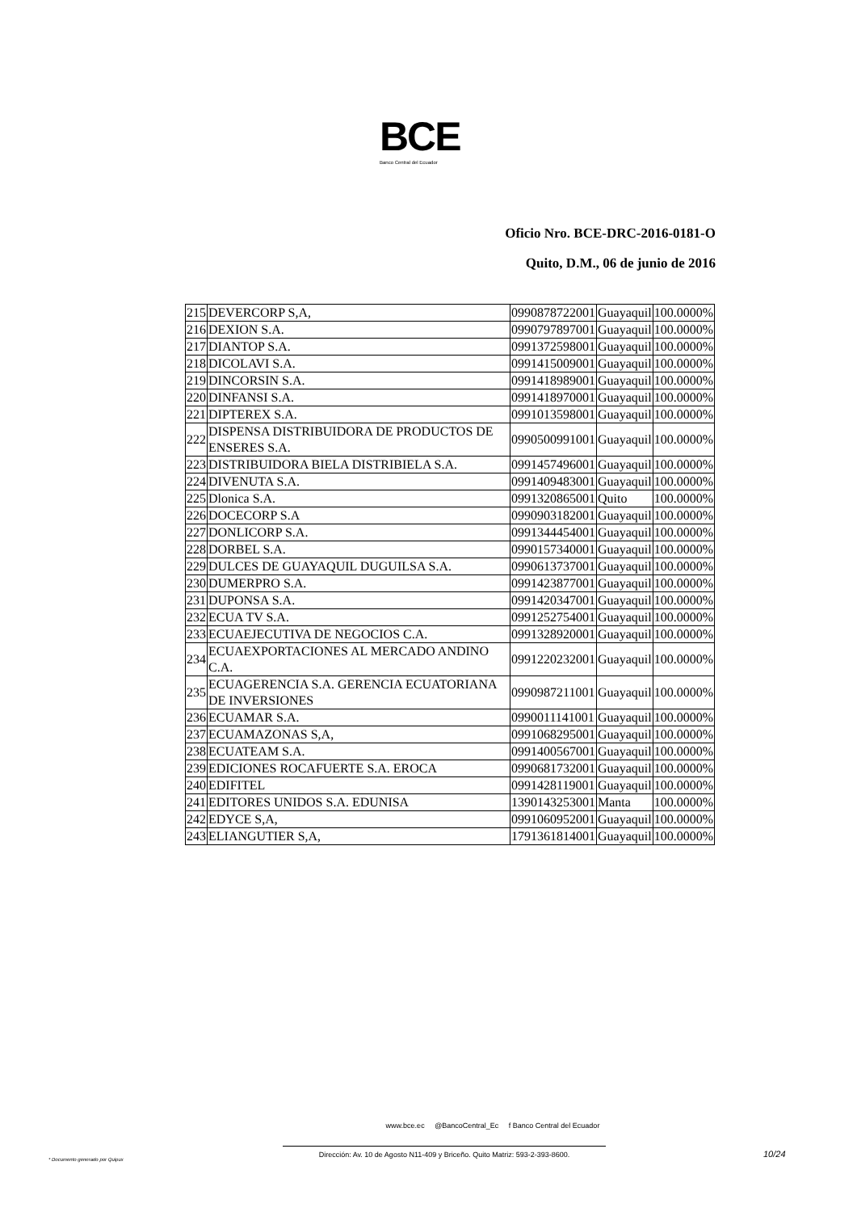BCE
Banco Central del Ecuador
Oficio Nro. BCE-DRC-2016-0181-O
Quito, D.M., 06 de junio de 2016
| 215 | DEVERCORP S,A, | 0990878722001 | Guayaquil | 100.0000% |
| 216 | DEXION S.A. | 0990797897001 | Guayaquil | 100.0000% |
| 217 | DIANTOP S.A. | 0991372598001 | Guayaquil | 100.0000% |
| 218 | DICOLAVI S.A. | 0991415009001 | Guayaquil | 100.0000% |
| 219 | DINCORSIN S.A. | 0991418989001 | Guayaquil | 100.0000% |
| 220 | DINFANSI S.A. | 0991418970001 | Guayaquil | 100.0000% |
| 221 | DIPTEREX S.A. | 0991013598001 | Guayaquil | 100.0000% |
| 222 | DISPENSA DISTRIBUIDORA DE PRODUCTOS DE ENSERES S.A. | 0990500991001 | Guayaquil | 100.0000% |
| 223 | DISTRIBUIDORA BIELA DISTRIBIELA S.A. | 0991457496001 | Guayaquil | 100.0000% |
| 224 | DIVENUTA S.A. | 0991409483001 | Guayaquil | 100.0000% |
| 225 | Dlonica S.A. | 0991320865001 | Quito | 100.0000% |
| 226 | DOCECORP S.A | 0990903182001 | Guayaquil | 100.0000% |
| 227 | DONLICORP S.A. | 0991344454001 | Guayaquil | 100.0000% |
| 228 | DORBEL S.A. | 0990157340001 | Guayaquil | 100.0000% |
| 229 | DULCES DE GUAYAQUIL DUGUILSA S.A. | 0990613737001 | Guayaquil | 100.0000% |
| 230 | DUMERPRO S.A. | 0991423877001 | Guayaquil | 100.0000% |
| 231 | DUPONSA S.A. | 0991420347001 | Guayaquil | 100.0000% |
| 232 | ECUA TV S.A. | 0991252754001 | Guayaquil | 100.0000% |
| 233 | ECUAEJECUTIVA DE NEGOCIOS C.A. | 0991328920001 | Guayaquil | 100.0000% |
| 234 | ECUAEXPORTACIONES AL MERCADO ANDINO C.A. | 0991220232001 | Guayaquil | 100.0000% |
| 235 | ECUAGERENCIA S.A. GERENCIA ECUATORIANA DE INVERSIONES | 0990987211001 | Guayaquil | 100.0000% |
| 236 | ECUAMAR S.A. | 0990011141001 | Guayaquil | 100.0000% |
| 237 | ECUAMAZONAS S,A, | 0991068295001 | Guayaquil | 100.0000% |
| 238 | ECUATEAM S.A. | 0991400567001 | Guayaquil | 100.0000% |
| 239 | EDICIONES ROCAFUERTE S.A. EROCA | 0990681732001 | Guayaquil | 100.0000% |
| 240 | EDIFITEL | 0991428119001 | Guayaquil | 100.0000% |
| 241 | EDITORES UNIDOS S.A. EDUNISA | 1390143253001 | Manta | 100.0000% |
| 242 | EDYCE S,A, | 0991060952001 | Guayaquil | 100.0000% |
| 243 | ELIANGUTIER S,A, | 1791361814001 | Guayaquil | 100.0000% |
www.bce.ec @BancoCentral_Ec f Banco Central del Ecuador
Dirección: Av. 10 de Agosto N11-409 y Briceño. Quito Matriz: 593-2-393-8600.
10/24
* Documento generado por Quipux